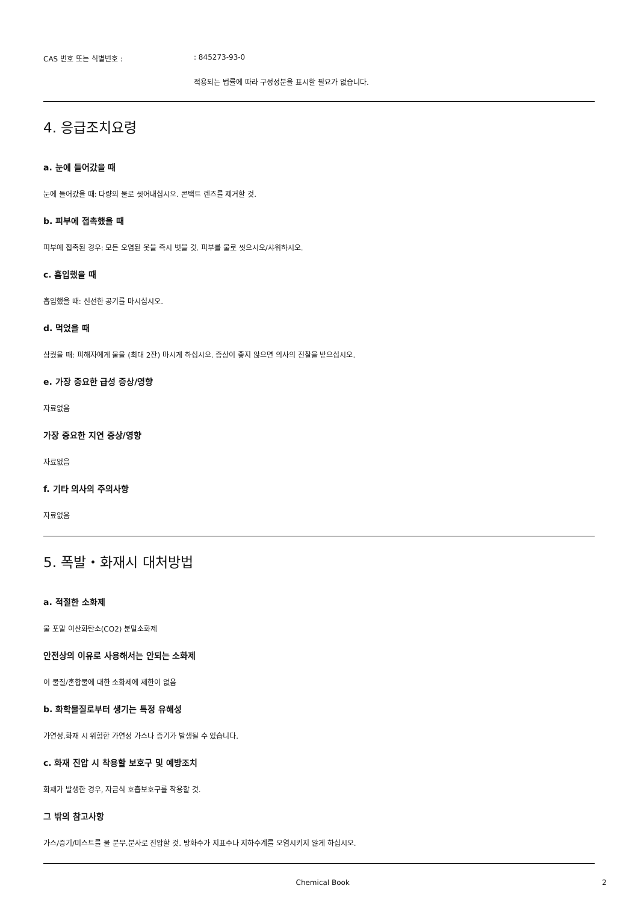CAS 번호 또는 식별번호 : : 845273-93-0
적용되는 법률에 따라 구성성분을 표시할 필요가 없습니다.
4. 응급조치요령
a. 눈에 들어갔을 때
눈에 들어갔을 때: 다량의 물로 씻어내십시오. 콘택트 렌즈를 제거할 것.
b. 피부에 접촉했을 때
피부에 접촉된 경우: 모든 오염된 옷을 즉시 벗을 것. 피부를 물로 씻으시오/샤워하시오.
c. 흡입했을 때
흡입했을 때: 신선한 공기를 마시십시오.
d. 먹었을 때
삼켰을 때: 피해자에게 물을 (최대 2잔) 마시게 하십시오. 증상이 좋지 않으면 의사의 진찰을 받으십시오.
e. 가장 중요한 급성 증상/영향
자료없음
가장 중요한 지연 증상/영향
자료없음
f. 기타 의사의 주의사항
자료없음
5. 폭발・화재시 대처방법
a. 적절한 소화제
물 포말 이산화탄소(CO2) 분말소화제
안전상의 이유로 사용해서는 안되는 소화제
이 물질/혼합물에 대한 소화제에 제한이 없음
b. 화학물질로부터 생기는 특정 유해성
가연성.화재 시 위험한 가연성 가스나 증기가 발생될 수 있습니다.
c. 화재 진압 시 착용할 보호구 및 예방조치
화재가 발생한 경우, 자급식 호흡보호구를 착용할 것.
그 밖의 참고사항
가스/증기/미스트를 물 분무.분사로 진압할 것. 방화수가 지표수나 지하수계를 오염시키지 않게 하십시오.
Chemical Book 2